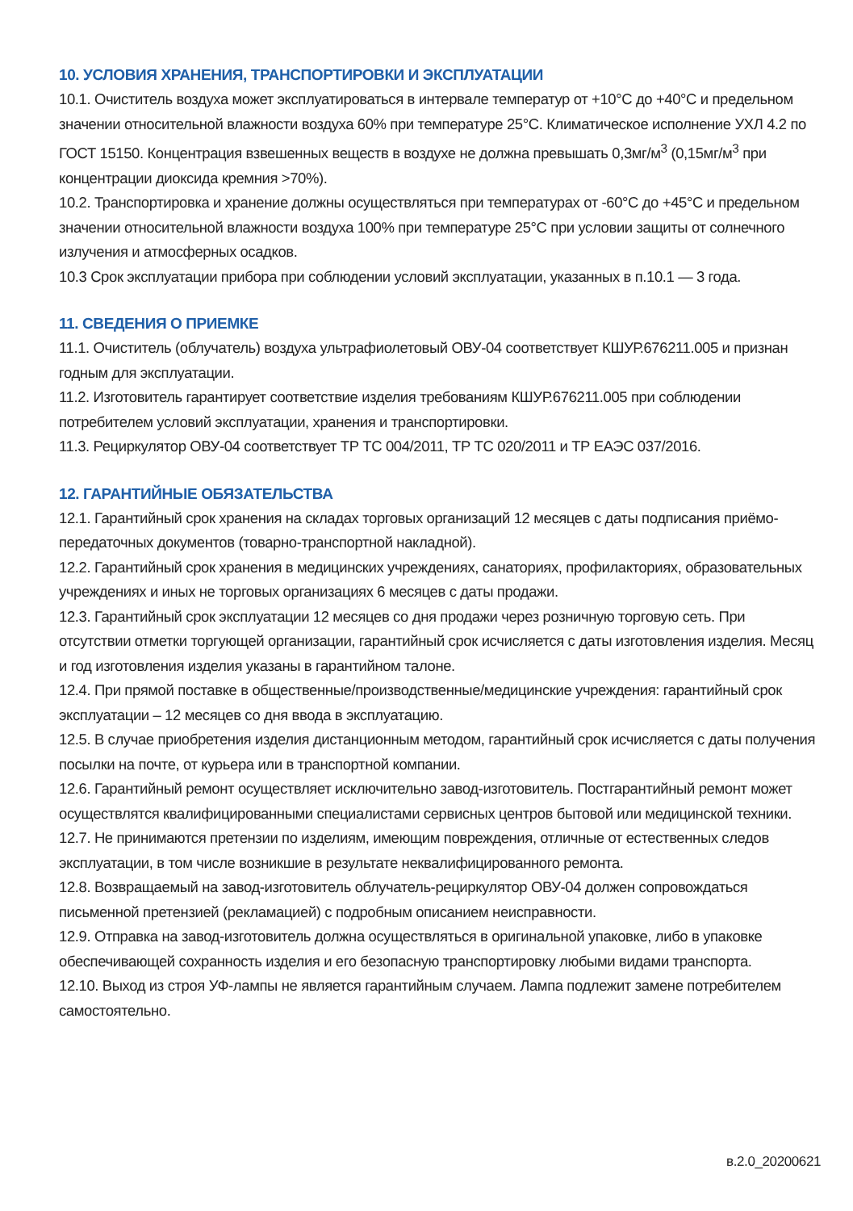10. УСЛОВИЯ ХРАНЕНИЯ, ТРАНСПОРТИРОВКИ И ЭКСПЛУАТАЦИИ
10.1. Очиститель воздуха может эксплуатироваться в интервале температур от +10°С до +40°С и предельном значении относительной влажности воздуха 60% при температуре 25°С. Климатическое исполнение УХЛ 4.2 по ГОСТ 15150. Концентрация взвешенных веществ в воздухе не должна превышать 0,3мг/м<sup>3</sup> (0,15мг/м<sup>3</sup> при концентрации диоксида кремния >70%).
10.2. Транспортировка и хранение должны осуществляться при температурах от -60°С до +45°С и предельном значении относительной влажности воздуха 100% при температуре 25°С при условии защиты от солнечного излучения и атмосферных осадков.
10.3 Срок эксплуатации прибора при соблюдении условий эксплуатации, указанных в п.10.1 — 3 года.
11. СВЕДЕНИЯ О ПРИЕМКЕ
11.1. Очиститель (облучатель) воздуха ультрафиолетовый ОВУ-04 соответствует КШУР.676211.005 и признан годным для эксплуатации.
11.2. Изготовитель гарантирует соответствие изделия требованиям КШУР.676211.005 при соблюдении потребителем условий эксплуатации, хранения и транспортировки.
11.3. Рециркулятор ОВУ-04 соответствует ТР ТС 004/2011, ТР ТС 020/2011 и ТР ЕАЭС 037/2016.
12. ГАРАНТИЙНЫЕ ОБЯЗАТЕЛЬСТВА
12.1. Гарантийный срок хранения на складах торговых организаций 12 месяцев с даты подписания приёмо-передаточных документов (товарно-транспортной накладной).
12.2. Гарантийный срок хранения в медицинских учреждениях, санаториях, профилакториях, образовательных учреждениях и иных не торговых организациях 6 месяцев с даты продажи.
12.3. Гарантийный срок эксплуатации 12 месяцев со дня продажи через розничную торговую сеть. При отсутствии отметки торгующей организации, гарантийный срок исчисляется с даты изготовления изделия. Месяц и год изготовления изделия указаны в гарантийном талоне.
12.4. При прямой поставке в общественные/производственные/медицинские учреждения: гарантийный срок эксплуатации – 12 месяцев со дня ввода в эксплуатацию.
12.5. В случае приобретения изделия дистанционным методом, гарантийный срок исчисляется с даты получения посылки на почте, от курьера или в транспортной компании.
12.6. Гарантийный ремонт осуществляет исключительно завод-изготовитель. Постгарантийный ремонт может осуществлятся квалифицированными специалистами сервисных центров бытовой или медицинской техники.
12.7. Не принимаются претензии по изделиям, имеющим повреждения, отличные от естественных следов эксплуатации, в том числе возникшие в результате неквалифицированного ремонта.
12.8. Возвращаемый на завод-изготовитель облучатель-рециркулятор ОВУ-04 должен сопровождаться письменной претензией (рекламацией) с подробным описанием неисправности.
12.9. Отправка на завод-изготовитель должна осуществляться в оригинальной упаковке, либо в упаковке обеспечивающей сохранность изделия и его безопасную транспортировку любыми видами транспорта.
12.10. Выход из строя УФ-лампы не является гарантийным случаем. Лампа подлежит замене потребителем самостоятельно.
в.2.0_20200621